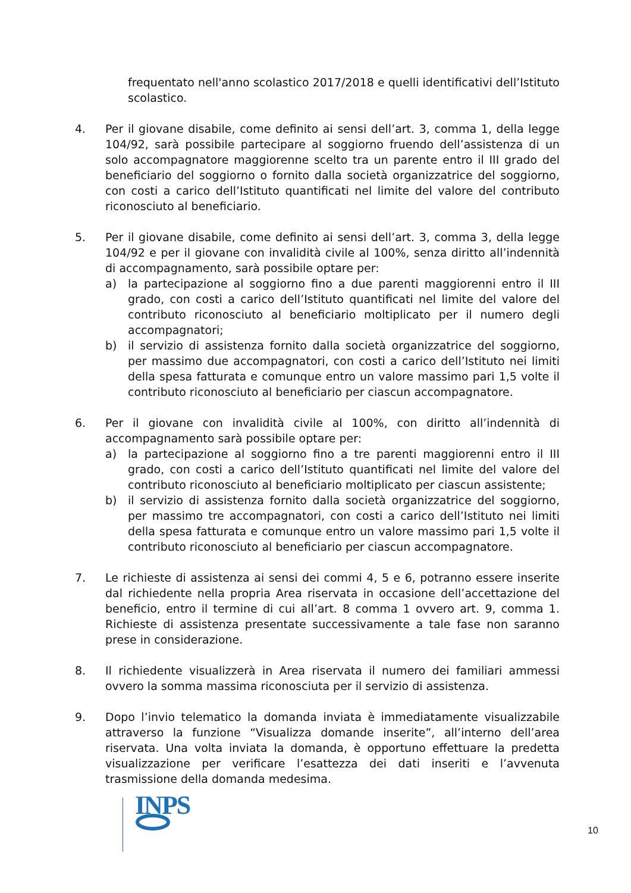frequentato nell'anno scolastico 2017/2018 e quelli identificativi dell’Istituto scolastico.
4. Per il giovane disabile, come definito ai sensi dell’art. 3, comma 1, della legge 104/92, sarà possibile partecipare al soggiorno fruendo dell’assistenza di un solo accompagnatore maggiorenne scelto tra un parente entro il III grado del beneficiario del soggiorno o fornito dalla società organizzatrice del soggiorno, con costi a carico dell’Istituto quantificati nel limite del valore del contributo riconosciuto al beneficiario.
5. Per il giovane disabile, come definito ai sensi dell’art. 3, comma 3, della legge 104/92 e per il giovane con invalidità civile al 100%, senza diritto all’indennità di accompagnamento, sarà possibile optare per:
a) la partecipazione al soggiorno fino a due parenti maggiorenni entro il III grado, con costi a carico dell’Istituto quantificati nel limite del valore del contributo riconosciuto al beneficiario moltiplicato per il numero degli accompagnatori;
b) il servizio di assistenza fornito dalla società organizzatrice del soggiorno, per massimo due accompagnatori, con costi a carico dell’Istituto nei limiti della spesa fatturata e comunque entro un valore massimo pari 1,5 volte il contributo riconosciuto al beneficiario per ciascun accompagnatore.
6. Per il giovane con invalidità civile al 100%, con diritto all’indennità di accompagnamento sarà possibile optare per:
a) la partecipazione al soggiorno fino a tre parenti maggiorenni entro il III grado, con costi a carico dell’Istituto quantificati nel limite del valore del contributo riconosciuto al beneficiario moltiplicato per ciascun assistente;
b) il servizio di assistenza fornito dalla società organizzatrice del soggiorno, per massimo tre accompagnatori, con costi a carico dell’Istituto nei limiti della spesa fatturata e comunque entro un valore massimo pari 1,5 volte il contributo riconosciuto al beneficiario per ciascun accompagnatore.
7. Le richieste di assistenza ai sensi dei commi 4, 5 e 6, potranno essere inserite dal richiedente nella propria Area riservata in occasione dell’accettazione del beneficio, entro il termine di cui all’art. 8 comma 1 ovvero art. 9, comma 1. Richieste di assistenza presentate successivamente a tale fase non saranno prese in considerazione.
8. Il richiedente visualizzerà in Area riservata il numero dei familiari ammessi ovvero la somma massima riconosciuta per il servizio di assistenza.
9. Dopo l’invio telematico la domanda inviata è immediatamente visualizzabile attraverso la funzione “Visualizza domande inserite”, all’interno dell’area riservata. Una volta inviata la domanda, è opportuno effettuare la predetta visualizzazione per verificare l’esattezza dei dati inseriti e l’avvenuta trasmissione della domanda medesima.
INPS
10